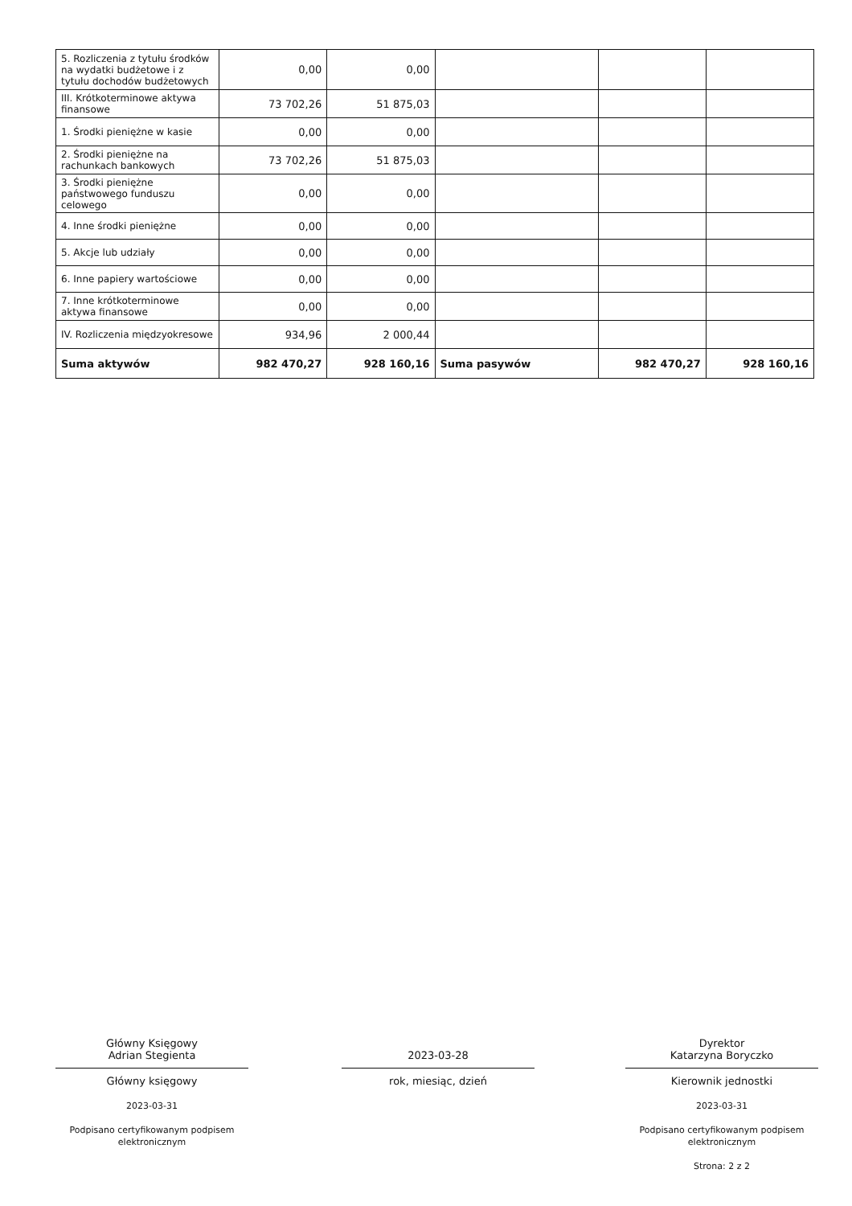| 5. Rozliczenia z tytułu środków na wydatki budżetowe i z tytułu dochodów budżetowych | 0,00 | 0,00 | | | |
| III. Krótkoterminowe aktywa finansowe | 73 702,26 | 51 875,03 | | | |
| 1. Środki pieniężne w kasie | 0,00 | 0,00 | | | |
| 2. Środki pieniężne na rachunkach bankowych | 73 702,26 | 51 875,03 | | | |
| 3. Środki pieniężne państwowego funduszu celowego | 0,00 | 0,00 | | | |
| 4. Inne środki pieniężne | 0,00 | 0,00 | | | |
| 5. Akcje lub udziały | 0,00 | 0,00 | | | |
| 6. Inne papiery wartościowe | 0,00 | 0,00 | | | |
| 7. Inne krótkoterminowe aktywa finansowe | 0,00 | 0,00 | | | |
| IV. Rozliczenia międzyokresowe | 934,96 | 2 000,44 | | | |
| Suma aktywów | 982 470,27 | 928 160,16 | Suma pasywów | 982 470,27 | 928 160,16 |
Główny Księgowy
Adrian Stegienta
Główny księgowy
2023-03-31
Podpisano certyfikowanym podpisem elektronicznym
2023-03-28
rok, miesiąc, dzień
Dyrektor
Katarzyna Boryczko
Kierownik jednostki
2023-03-31
Podpisano certyfikowanym podpisem elektronicznym
Strona: 2 z 2